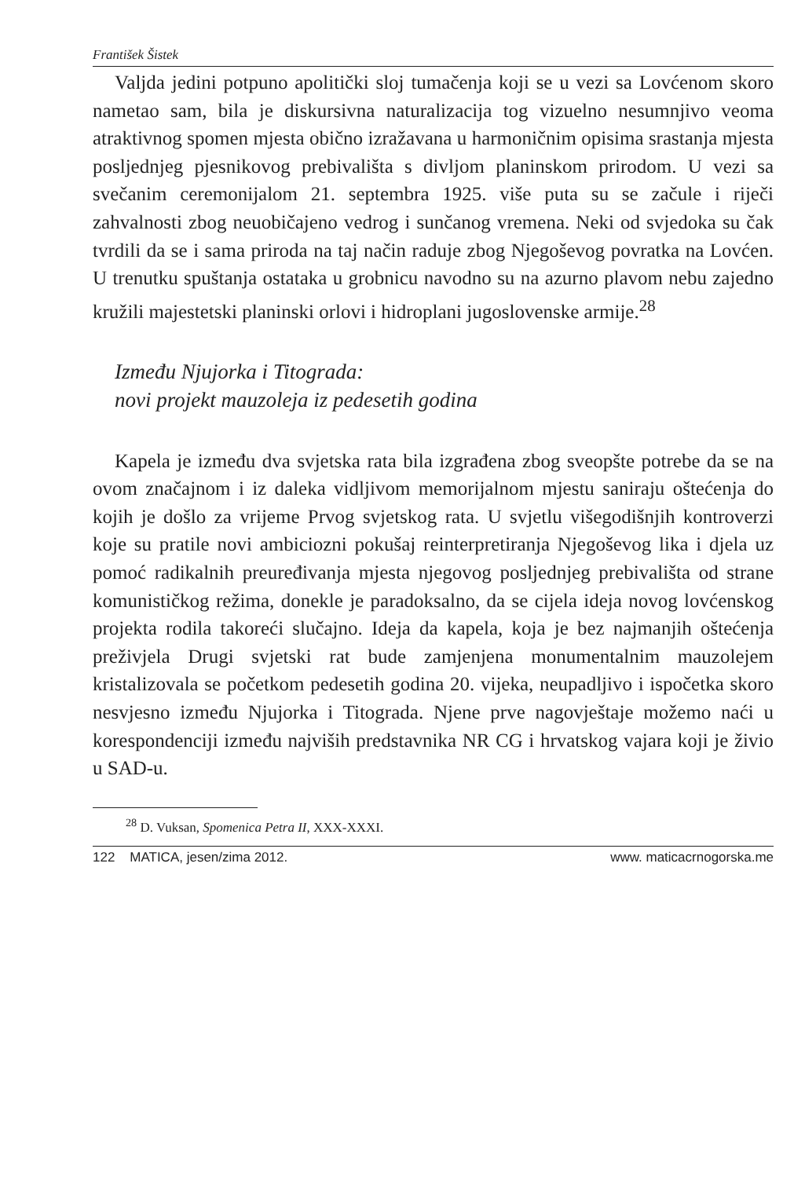František Šistek
Valjda jedini potpuno apolitički sloj tumačenja koji se u vezi sa Lovćenom skoro nametao sam, bila je diskursivna naturalizacija tog vizuelno nesumnjivo veoma atraktivnog spomen mjesta obično izražavana u harmoničnim opisima srastanja mjesta posljednjeg pjesnikovog prebivališta s divljom planinskom prirodom. U vezi sa svečanim ceremonijalom 21. septembra 1925. više puta su se začule i riječi zahvalnosti zbog neuobičajeno vedrog i sunčanog vremena. Neki od svjedoka su čak tvrdili da se i sama priroda na taj način raduje zbog Njegoševog povratka na Lovćen. U trenutku spuštanja ostataka u grobnicu navodno su na azurno plavom nebu zajedno kružili majestetski planinski orlovi i hidroplani jugoslovenske armije.<sup>28</sup>
Između Njujorka i Titograda:
novi projekt mauzoleja iz pedesetih godina
Kapela je između dva svjetska rata bila izgrađena zbog sveopšte potrebe da se na ovom značajnom i iz daleka vidljivom memorijalnom mjestu saniraju oštećenja do kojih je došlo za vrijeme Prvog svjetskog rata. U svjetlu višegodišnjih kontroverzi koje su pratile novi ambiciozni pokušaj reinterpretiranja Njegoševog lika i djela uz pomoć radikalnih preuređivanja mjesta njegovog posljednjeg prebivališta od strane komunističkog režima, donekle je paradoksalno, da se cijela ideja novog lovćenskog projekta rodila takoreći slučajno. Ideja da kapela, koja je bez najmanjih oštećenja preživjela Drugi svjetski rat bude zamjenjena monumentalnim mauzolejem kristalizovala se početkom pedesetih godina 20. vijeka, neupadljivo i ispočetka skoro nesvjesno između Njujorka i Titograda. Njene prve nagovještaje možemo naći u korespondenciji između najviših predstavnika NR CG i hrvatskog vajara koji je živio u SAD-u.
<sup>28</sup> D. Vuksan, Spomenica Petra II, XXX-XXXI.
122 MATICA, jesen/zima 2012. www. maticacrnogorska.me